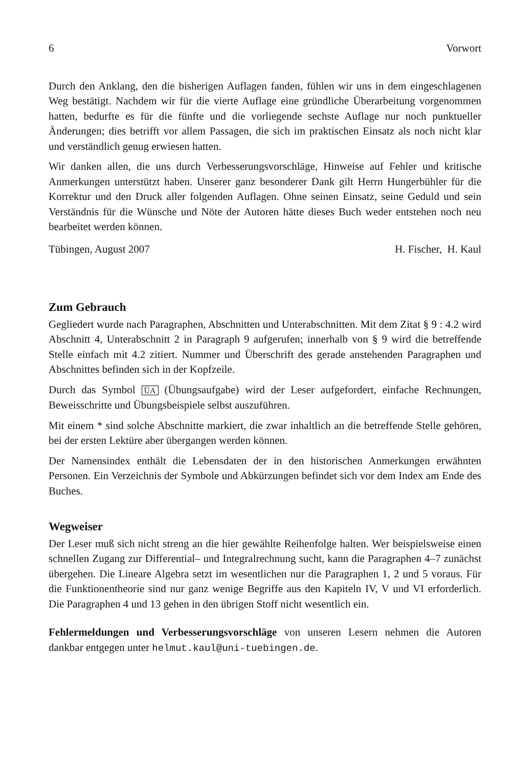6 Vorwort
Durch den Anklang, den die bisherigen Auflagen fanden, fühlen wir uns in dem eingeschlagenen Weg bestätigt. Nachdem wir für die vierte Auflage eine gründliche Überarbeitung vorgenommen hatten, bedurfte es für die fünfte und die vorliegende sechste Auflage nur noch punktueller Änderungen; dies betrifft vor allem Passagen, die sich im praktischen Einsatz als noch nicht klar und verständlich genug erwiesen hatten.
Wir danken allen, die uns durch Verbesserungsvorschläge, Hinweise auf Fehler und kritische Anmerkungen unterstützt haben. Unserer ganz besonderer Dank gilt Herrn Hungerbühler für die Korrektur und den Druck aller folgenden Auflagen. Ohne seinen Einsatz, seine Geduld und sein Verständnis für die Wünsche und Nöte der Autoren hätte dieses Buch weder entstehen noch neu bearbeitet werden können.
Tübingen, August 2007 H. Fischer, H. Kaul
Zum Gebrauch
Gegliedert wurde nach Paragraphen, Abschnitten und Unterabschnitten. Mit dem Zitat § 9 : 4.2 wird Abschnitt 4, Unterabschnitt 2 in Paragraph 9 aufgerufen; innerhalb von § 9 wird die betreffende Stelle einfach mit 4.2 zitiert. Nummer und Überschrift des gerade anstehenden Paragraphen und Abschnittes befinden sich in der Kopfzeile.
Durch das Symbol ÜA (Übungsaufgabe) wird der Leser aufgefordert, einfache Rechnungen, Beweisschritte und Übungsbeispiele selbst auszuführen.
Mit einem * sind solche Abschnitte markiert, die zwar inhaltlich an die betreffende Stelle gehören, bei der ersten Lektüre aber übergangen werden können.
Der Namensindex enthält die Lebensdaten der in den historischen Anmerkungen erwähnten Personen. Ein Verzeichnis der Symbole und Abkürzungen befindet sich vor dem Index am Ende des Buches.
Wegweiser
Der Leser muß sich nicht streng an die hier gewählte Reihenfolge halten. Wer beispielsweise einen schnellen Zugang zur Differential– und Integralrechnung sucht, kann die Paragraphen 4–7 zunächst übergehen. Die Lineare Algebra setzt im wesentlichen nur die Paragraphen 1, 2 und 5 voraus. Für die Funktionentheorie sind nur ganz wenige Begriffe aus den Kapiteln IV, V und VI erforderlich. Die Paragraphen 4 und 13 gehen in den übrigen Stoff nicht wesentlich ein.
Fehlermeldungen und Verbesserungsvorschläge von unseren Lesern nehmen die Autoren dankbar entgegen unter helmut.kaul@uni-tuebingen.de.